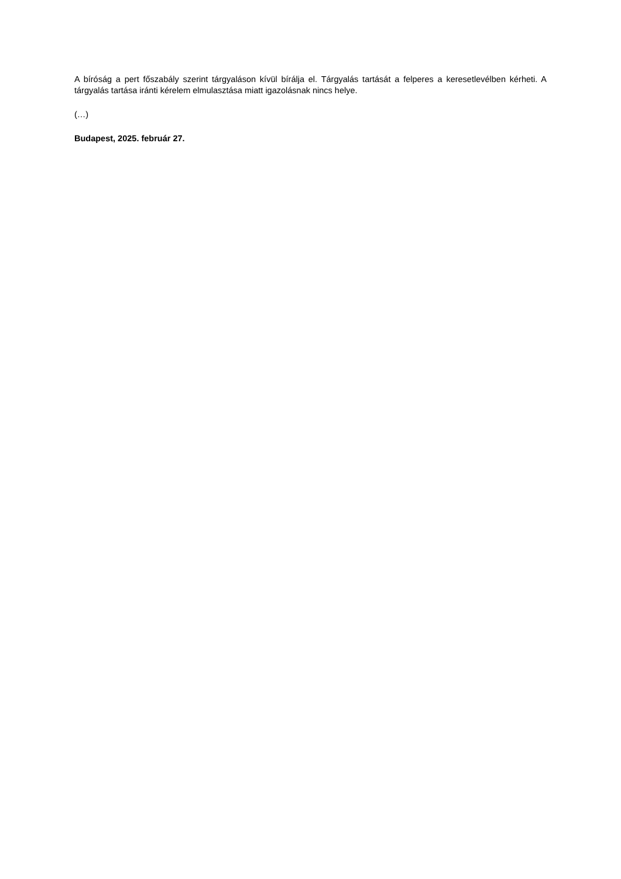A bíróság a pert főszabály szerint tárgyaláson kívül bírálja el. Tárgyalás tartását a felperes a keresetlevélben kérheti. A tárgyalás tartása iránti kérelem elmulasztása miatt igazolásnak nincs helye.
(…)
Budapest, 2025. február 27.